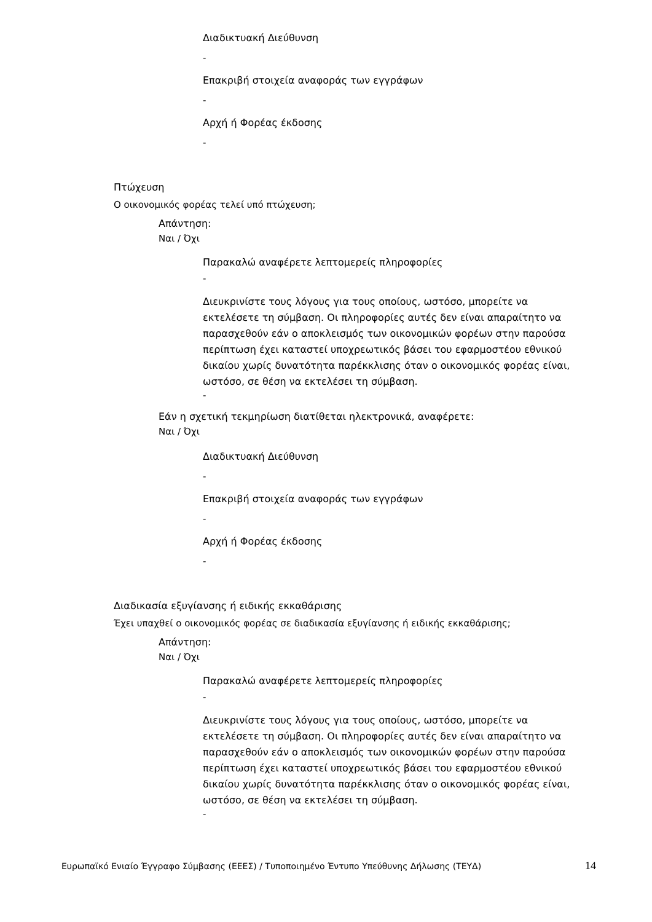Διαδικτυακή Διεύθυνση
-
Επακριβή στοιχεία αναφοράς των εγγράφων
-
Αρχή ή Φορέας έκδοσης
-
Πτώχευση
Ο οικονομικός φορέας τελεί υπό πτώχευση;
Απάντηση:
Ναι / Όχι
Παρακαλώ αναφέρετε λεπτομερείς πληροφορίες
-
Διευκρινίστε τους λόγους για τους οποίους, ωστόσο, μπορείτε να εκτελέσετε τη σύμβαση. Οι πληροφορίες αυτές δεν είναι απαραίτητο να παρασχεθούν εάν ο αποκλεισμός των οικονομικών φορέων στην παρούσα περίπτωση έχει καταστεί υποχρεωτικός βάσει του εφαρμοστέου εθνικού δικαίου χωρίς δυνατότητα παρέκκλισης όταν ο οικονομικός φορέας είναι, ωστόσο, σε θέση να εκτελέσει τη σύμβαση.
-
Εάν η σχετική τεκμηρίωση διατίθεται ηλεκτρονικά, αναφέρετε:
Ναι / Όχι
Διαδικτυακή Διεύθυνση
-
Επακριβή στοιχεία αναφοράς των εγγράφων
-
Αρχή ή Φορέας έκδοσης
-
Διαδικασία εξυγίανσης ή ειδικής εκκαθάρισης
Έχει υπαχθεί ο οικονομικός φορέας σε διαδικασία εξυγίανσης ή ειδικής εκκαθάρισης;
Απάντηση:
Ναι / Όχι
Παρακαλώ αναφέρετε λεπτομερείς πληροφορίες
-
Διευκρινίστε τους λόγους για τους οποίους, ωστόσο, μπορείτε να εκτελέσετε τη σύμβαση. Οι πληροφορίες αυτές δεν είναι απαραίτητο να παρασχεθούν εάν ο αποκλεισμός των οικονομικών φορέων στην παρούσα περίπτωση έχει καταστεί υποχρεωτικός βάσει του εφαρμοστέου εθνικού δικαίου χωρίς δυνατότητα παρέκκλισης όταν ο οικονομικός φορέας είναι, ωστόσο, σε θέση να εκτελέσει τη σύμβαση.
-
Ευρωπαϊκό Ενιαίο Έγγραφο Σύμβασης (ΕΕΕΣ) / Τυποποιημένο Έντυπο Υπεύθυνης Δήλωσης (ΤΕΥΔ) 14